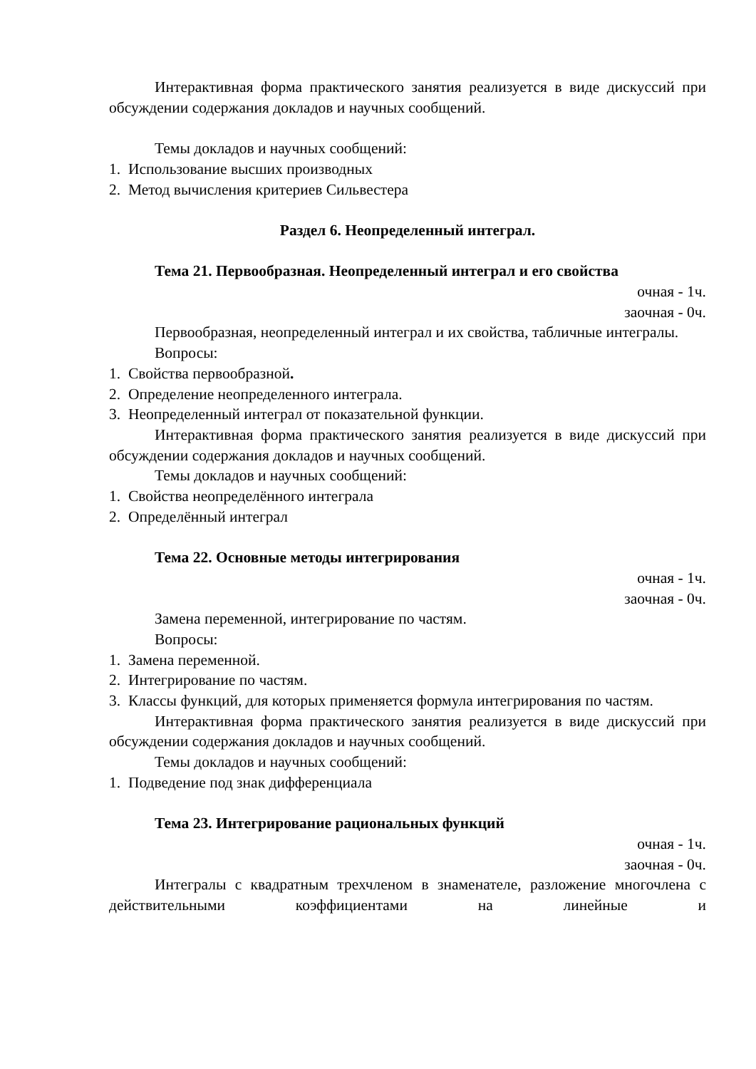Интерактивная форма практического занятия реализуется в виде дискуссий при обсуждении содержания докладов и научных сообщений.
Темы докладов и научных сообщений:
1. Использование высших производных
2. Метод вычисления критериев Сильвестера
Раздел 6. Неопределенный интеграл.
Тема 21. Первообразная. Неопределенный интеграл и его свойства
очная - 1ч.
заочная - 0ч.
Первообразная, неопределенный интеграл и их свойства, табличные интегралы.
Вопросы:
1. Свойства первообразной.
2. Определение неопределенного интеграла.
3. Неопределенный интеграл от показательной функции.
Интерактивная форма практического занятия реализуется в виде дискуссий при обсуждении содержания докладов и научных сообщений.
Темы докладов и научных сообщений:
1. Свойства неопределённого интеграла
2. Определённый интеграл
Тема 22. Основные методы интегрирования
очная - 1ч.
заочная - 0ч.
Замена переменной, интегрирование по частям.
Вопросы:
1. Замена переменной.
2. Интегрирование по частям.
3. Классы функций, для которых применяется формула интегрирования по частям.
Интерактивная форма практического занятия реализуется в виде дискуссий при обсуждении содержания докладов и научных сообщений.
Темы докладов и научных сообщений:
1. Подведение под знак дифференциала
Тема 23. Интегрирование рациональных функций
очная - 1ч.
заочная - 0ч.
Интегралы с квадратным трехчленом в знаменателе, разложение многочлена с действительными коэффициентами на линейные и